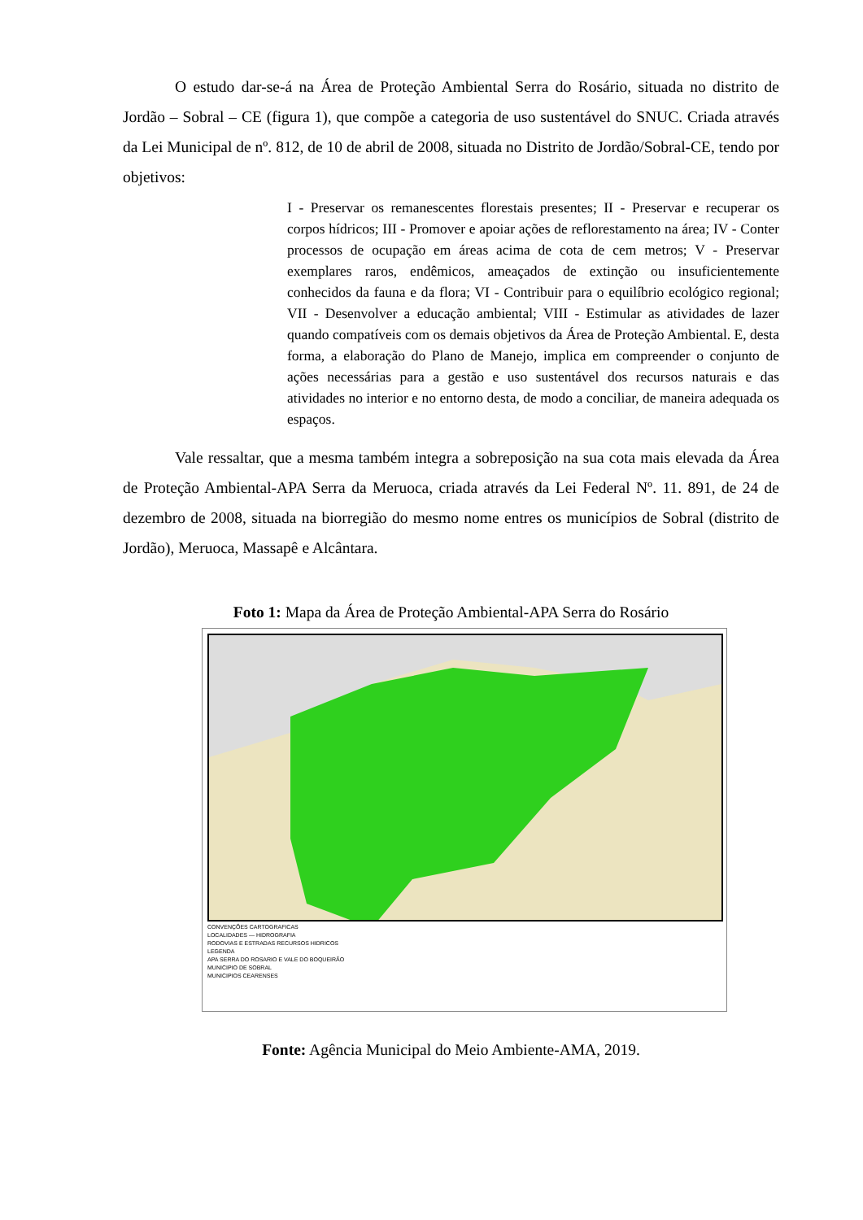O estudo dar-se-á na Área de Proteção Ambiental Serra do Rosário, situada no distrito de Jordão – Sobral – CE (figura 1), que compõe a categoria de uso sustentável do SNUC. Criada através da Lei Municipal de nº. 812, de 10 de abril de 2008, situada no Distrito de Jordão/Sobral-CE, tendo por objetivos:
I - Preservar os remanescentes florestais presentes; II - Preservar e recuperar os corpos hídricos; III - Promover e apoiar ações de reflorestamento na área; IV - Conter processos de ocupação em áreas acima de cota de cem metros; V - Preservar exemplares raros, endêmicos, ameaçados de extinção ou insuficientemente conhecidos da fauna e da flora; VI - Contribuir para o equilíbrio ecológico regional; VII - Desenvolver a educação ambiental; VIII - Estimular as atividades de lazer quando compatíveis com os demais objetivos da Área de Proteção Ambiental. E, desta forma, a elaboração do Plano de Manejo, implica em compreender o conjunto de ações necessárias para a gestão e uso sustentável dos recursos naturais e das atividades no interior e no entorno desta, de modo a conciliar, de maneira adequada os espaços.
Vale ressaltar, que a mesma também integra a sobreposição na sua cota mais elevada da Área de Proteção Ambiental-APA Serra da Meruoca, criada através da Lei Federal Nº. 11. 891, de 24 de dezembro de 2008, situada na biorregião do mesmo nome entres os municípios de Sobral (distrito de Jordão), Meruoca, Massapê e Alcântara.
Foto 1: Mapa da Área de Proteção Ambiental-APA Serra do Rosário
CONVENÇÕES CARTOGRAFICAS
LOCALIDADES — HIDROGRAFIA
RODOVIAS E ESTRADAS RECURSOS HIDRICOS
LEGENDA
APA SERRA DO ROSARIO E VALE DO BOQUEIRÃO
MUNICIPIO DE SOBRAL
MUNICIPIOS CEARENSES
Fonte: Agência Municipal do Meio Ambiente-AMA, 2019.